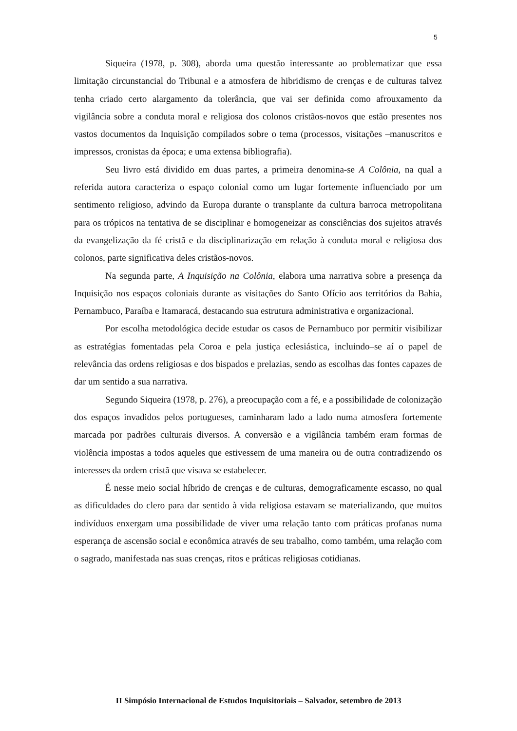5
Siqueira (1978, p. 308), aborda uma questão interessante ao problematizar que essa limitação circunstancial do Tribunal e a atmosfera de hibridismo de crenças e de culturas talvez tenha criado certo alargamento da tolerância, que vai ser definida como afrouxamento da vigilância sobre a conduta moral e religiosa dos colonos cristãos-novos que estão presentes nos vastos documentos da Inquisição compilados sobre o tema (processos, visitações –manuscritos e impressos, cronistas da época; e uma extensa bibliografia).
Seu livro está dividido em duas partes, a primeira denomina-se A Colônia, na qual a referida autora caracteriza o espaço colonial como um lugar fortemente influenciado por um sentimento religioso, advindo da Europa durante o transplante da cultura barroca metropolitana para os trópicos na tentativa de se disciplinar e homogeneizar as consciências dos sujeitos através da evangelização da fé cristã e da disciplinarização em relação à conduta moral e religiosa dos colonos, parte significativa deles cristãos-novos.
Na segunda parte, A Inquisição na Colônia, elabora uma narrativa sobre a presença da Inquisição nos espaços coloniais durante as visitações do Santo Ofício aos territórios da Bahia, Pernambuco, Paraíba e Itamaracá, destacando sua estrutura administrativa e organizacional.
Por escolha metodológica decide estudar os casos de Pernambuco por permitir visibilizar as estratégias fomentadas pela Coroa e pela justiça eclesiástica, incluindo–se aí o papel de relevância das ordens religiosas e dos bispados e prelazias, sendo as escolhas das fontes capazes de dar um sentido a sua narrativa.
Segundo Siqueira (1978, p. 276), a preocupação com a fé, e a possibilidade de colonização dos espaços invadidos pelos portugueses, caminharam lado a lado numa atmosfera fortemente marcada por padrões culturais diversos. A conversão e a vigilância também eram formas de violência impostas a todos aqueles que estivessem de uma maneira ou de outra contradizendo os interesses da ordem cristã que visava se estabelecer.
É nesse meio social híbrido de crenças e de culturas, demograficamente escasso, no qual as dificuldades do clero para dar sentido à vida religiosa estavam se materializando, que muitos indivíduos enxergam uma possibilidade de viver uma relação tanto com práticas profanas numa esperança de ascensão social e econômica através de seu trabalho, como também, uma relação com o sagrado, manifestada nas suas crenças, ritos e práticas religiosas cotidianas.
II Simpósio Internacional de Estudos Inquisitoriais – Salvador, setembro de 2013